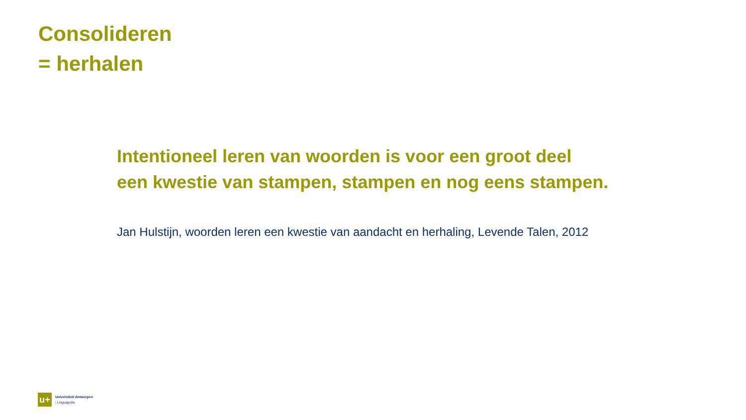Consolideren
= herhalen
Intentioneel leren van woorden is voor een groot deel
een kwestie van stampen, stampen en nog eens stampen.
Jan Hulstijn, woorden leren een kwestie van aandacht en herhaling, Levende Talen, 2012
u+
Universiteit Antwerpen
| Linguapolis